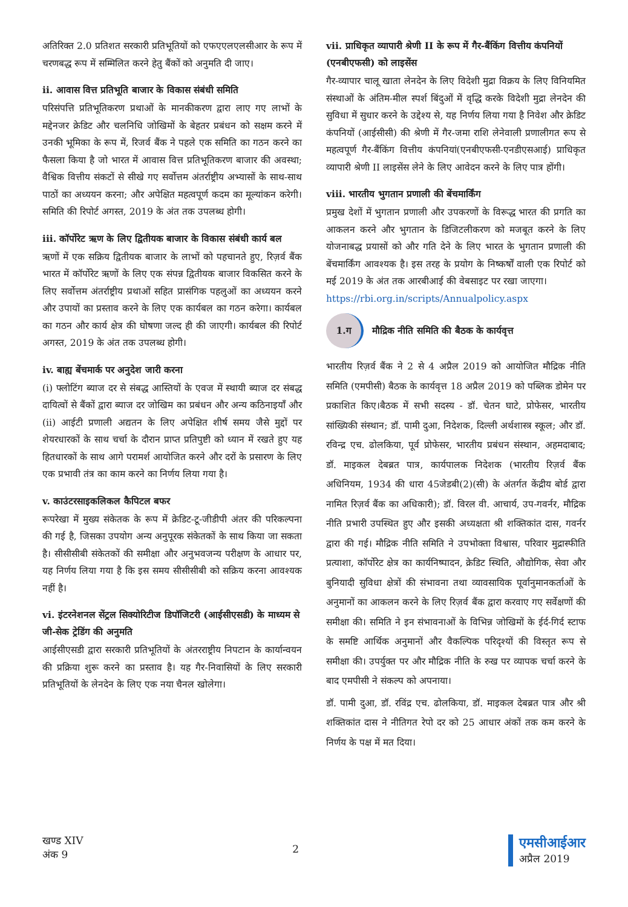अतिरिक्त 2.0 प्रतिशत सरकारी प्रतिभूतियों को एफएएलएलसीआर के रूप में चरणबद्ध रूप में सम्मिलित करने हेतु बैंकों को अनुमति दी जाए।
ii. आवास वित्त प्रतिभूति बाजार के विकास संबंधी समिति
परिसंपत्ति प्रतिभूतिकरण प्रथाओं के मानकीकरण द्वारा लाए गए लाभों के मद्देनजर क्रेडिट और चलनिधि जोखिमों के बेहतर प्रबंधन को सक्षम करने में उनकी भूमिका के रूप में, रिजर्व बैंक ने पहले एक समिति का गठन करने का फैसला किया है जो भारत में आवास वित्त प्रतिभूतिकरण बाजार की अवस्था; वैश्विक वित्तीय संकटों से सीखे गए सर्वोत्तम अंतर्राष्ट्रीय अभ्यासों के साथ-साथ पाठों का अध्ययन करना; और अपेक्षित महत्वपूर्ण कदम का मूल्यांकन करेगी। समिति की रिपोर्ट अगस्त, 2019 के अंत तक उपलब्ध होगी।
iii. कॉर्पोरेट ऋण के लिए द्वितीयक बाजार के विकास संबंधी कार्य बल
ऋणों में एक सक्रिय द्वितीयक बाजार के लाभों को पहचानते हुए, रिज़र्व बैंक भारत में कॉर्पोरेट ऋणों के लिए एक संपन्न द्वितीयक बाजार विकसित करने के लिए सर्वोत्तम अंतर्राष्ट्रीय प्रथाओं सहित प्रासंगिक पहलुओं का अध्ययन करने और उपायों का प्रस्ताव करने के लिए एक कार्यबल का गठन करेगा। कार्यबल का गठन और कार्य क्षेत्र की घोषणा जल्द ही की जाएगी। कार्यबल की रिपोर्ट अगस्त, 2019 के अंत तक उपलब्ध होगी।
iv. बाह्य बेंचमार्क पर अनुदेश जारी करना
(i) फ्लोटिंग ब्याज दर से संबद्ध आस्तियों के एवज में स्थायी ब्याज दर संबद्ध दायित्वों से बैंकों द्वारा ब्याज दर जोखिम का प्रबंधन और अन्य कठिनाइयाँ और (ii) आईटी प्रणाली अद्यतन के लिए अपेक्षित शीर्ष समय जैसे मुद्दों पर शेयरधारकों के साथ चर्चा के दौरान प्राप्त प्रतिपुष्टी को ध्यान में रखते हुए यह हितधारकों के साथ आगे परामर्श आयोजित करने और दरों के प्रसारण के लिए एक प्रभावी तंत्र का काम करने का निर्णय लिया गया है।
v. काउंटरसाइकलिकल कैपिटल बफर
रूपरेखा में मुख्य संकेतक के रूप में क्रेडिट-टू-जीडीपी अंतर की परिकल्पना की गई है, जिसका उपयोग अन्य अनुपूरक संकेतकों के साथ किया जा सकता है। सीसीसीबी संकेतकों की समीक्षा और अनुभवजन्य परीक्षण के आधार पर, यह निर्णय लिया गया है कि इस समय सीसीसीबी को सक्रिय करना आवश्यक नहीं है।
vi. इंटरनेशनल सेंट्रल सिक्योरिटीज डिपॉजिटरी (आईसीएसडी) के माध्यम से जी-सेक ट्रेडिंग की अनुमति
आईसीएसडी द्वारा सरकारी प्रतिभूतियों के अंतरराष्ट्रीय निपटान के कार्यान्वयन की प्रक्रिया शुरू करने का प्रस्ताव है। यह गैर-निवासियों के लिए सरकारी प्रतिभूतियों के लेनदेन के लिए एक नया चैनल खोलेगा।
vii. प्राधिकृत व्यापारी श्रेणी II के रूप में गैर-बैंकिंग वित्तीय कंपनियों (एनबीएफसी) को लाइसेंस
गैर-व्यापार चालू खाता लेनदेन के लिए विदेशी मुद्रा विक्रय के लिए विनियमित संस्थाओं के अंतिम-मील स्पर्श बिंदुओं में वृद्धि करके विदेशी मुद्रा लेनदेन की सुविधा में सुधार करने के उद्देश्य से, यह निर्णय लिया गया है निवेश और क्रेडिट कंपनियों (आईसीसी) की श्रेणी में गैर-जमा राशि लेनेवाली प्रणालीगत रूप से महत्वपूर्ण गैर-बैंकिंग वित्तीय कंपनियां(एनबीएफसी-एनडीएसआई) प्राधिकृत व्यापारी श्रेणी II लाइसेंस लेने के लिए आवेदन करने के लिए पात्र होंगी।
viii. भारतीय भुगतान प्रणाली की बेंचमार्किंग
प्रमुख देशों में भुगतान प्रणाली और उपकरणों के विरूद्ध भारत की प्रगति का आकलन करने और भुगतान के डिजिटलीकरण को मजबूत करने के लिए योजनाबद्ध प्रयासों को और गति देने के लिए भारत के भुगतान प्रणाली की बेंचमार्किंग आवश्यक है। इस तरह के प्रयोग के निष्कर्षों वाली एक रिपोर्ट को मई 2019 के अंत तक आरबीआई की वेबसाइट पर रखा जाएगा।
https://rbi.org.in/scripts/Annualpolicy.aspx
1.ग
मौद्रिक नीति समिति की बैठक के कार्यवृत्त
भारतीय रिज़र्व बैंक ने 2 से 4 अप्रैल 2019 को आयोजित मौद्रिक नीति समिति (एमपीसी) बैठक के कार्यवृत्त 18 अप्रैल 2019 को पब्लिक डोमेन पर प्रकाशित किए।बैठक में सभी सदस्य - डॉ. चेतन घाटे, प्रोफेसर, भारतीय सांख्यिकी संस्थान; डॉ. पामी दुआ, निदेशक, दिल्ली अर्थशास्त्र स्कूल; और डॉ. रविन्द्र एच. ढोलकिया, पूर्व प्रोफेसर, भारतीय प्रबंधन संस्थान, अहमदाबाद; डॉ. माइकल देबब्रत पात्र, कार्यपालक निदेशक (भारतीय रिज़र्व बैंक अधिनियम, 1934 की धारा 45जेडबी(2)(सी) के अंतर्गत केंद्रीय बोर्ड द्वारा नामित रिज़र्व बैंक का अधिकारी); डॉ. विरल वी. आचार्य, उप-गवर्नर, मौद्रिक नीति प्रभारी उपस्थित हुए और इसकी अध्यक्षता श्री शक्तिकांत दास, गवर्नर द्वारा की गई। मौद्रिक नीति समिति ने उपभोक्ता विश्वास, परिवार मुद्रास्फीति प्रत्याशा, कॉर्पोरेट क्षेत्र का कार्यनिष्पादन, क्रेडिट स्थिति, औद्योगिक, सेवा और बुनियादी सुविधा क्षेत्रों की संभावना तथा व्यावसायिक पूर्वानुमानकर्ताओं के अनुमानों का आकलन करने के लिए रिज़र्व बैंक द्वारा करवाए गए सर्वेक्षणों की समीक्षा की। समिति ने इन संभावनाओं के विभिन्न जोखिमों के ईर्द-गिर्द स्टाफ के समष्टि आर्थिक अनुमानों और वैकल्पिक परिदृश्यों की विस्तृत रूप से समीक्षा की। उपर्युक्त पर और मौद्रिक नीति के रुख पर व्यापक चर्चा करने के बाद एमपीसी ने संकल्प को अपनाया।
डॉ. पामी दुआ, डॉ. रविंद्र एच. ढोलकिया, डॉ. माइकल देबब्रत पात्र और श्री शक्तिकांत दास ने नीतिगत रेपो दर को 25 आधार अंकों तक कम करने के निर्णय के पक्ष में मत दिया।
खण्ड XIV
अंक 9
2
एमसीआईआर
अप्रैल 2019